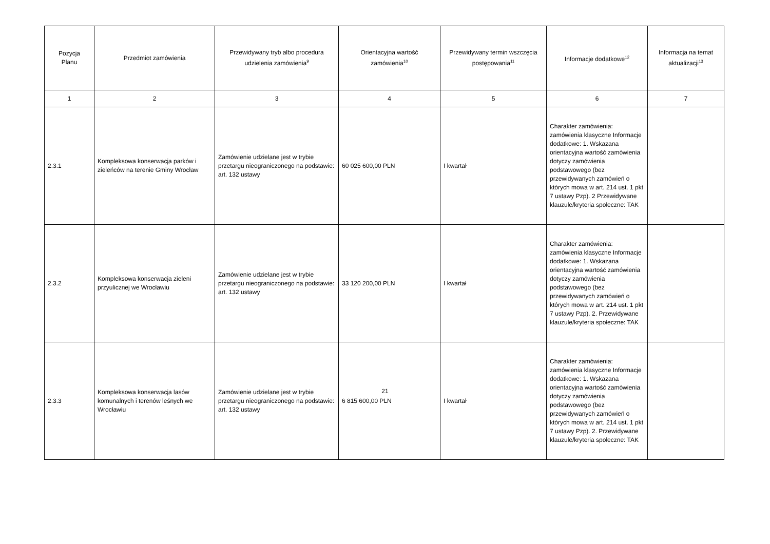| Pozycja Planu | Przedmiot zamówienia | Przewidywany tryb albo procedura udzielenia zamówienia<sup>9</sup> | Orientacyjna wartość zamówienia<sup>10</sup> | Przewidywany termin wszczęcia postępowania<sup>11</sup> | Informacje dodatkowe<sup>12</sup> | Informacja na temat aktualizacji<sup>13</sup> |
| --- | --- | --- | --- | --- | --- | --- |
| 1 | 2 | 3 | 4 | 5 | 6 | 7 |
| 2.3.1 | Kompleksowa konserwacja parków i zieleńców na terenie Gminy Wrocław | Zamówienie udzielane jest w trybie przetargu nieograniczonego na podstawie: art. 132 ustawy | 60 025 600,00 PLN | I kwartał | Charakter zamówienia: zamówienia klasyczne Informacje dodatkowe: 1. Wskazana orientacyjna wartość zamówienia dotyczy zamówienia podstawowego (bez przewidywanych zamówień o których mowa w art. 214 ust. 1 pkt 7 ustawy Pzp). 2 Przewidywane klauzule/kryteria społeczne: TAK | |
| 2.3.2 | Kompleksowa konserwacja zieleni przyulicznej we Wrocławiu | Zamówienie udzielane jest w trybie przetargu nieograniczonego na podstawie: art. 132 ustawy | 33 120 200,00 PLN | I kwartał | Charakter zamówienia: zamówienia klasyczne Informacje dodatkowe: 1. Wskazana orientacyjna wartość zamówienia dotyczy zamówienia podstawowego (bez przewidywanych zamówień o których mowa w art. 214 ust. 1 pkt 7 ustawy Pzp). 2. Przewidywane klauzule/kryteria społeczne: TAK | |
| 2.3.3 | Kompleksowa konserwacja lasów komunalnych i terenów leśnych we Wrocławiu | Zamówienie udzielane jest w trybie przetargu nieograniczonego na podstawie: art. 132 ustawy | 6 815 600,00 PLN | I kwartał | Charakter zamówienia: zamówienia klasyczne Informacje dodatkowe: 1. Wskazana orientacyjna wartość zamówienia dotyczy zamówienia podstawowego (bez przewidywanych zamówień o których mowa w art. 214 ust. 1 pkt 7 ustawy Pzp). 2. Przewidywane klauzule/kryteria społeczne: TAK | |
21